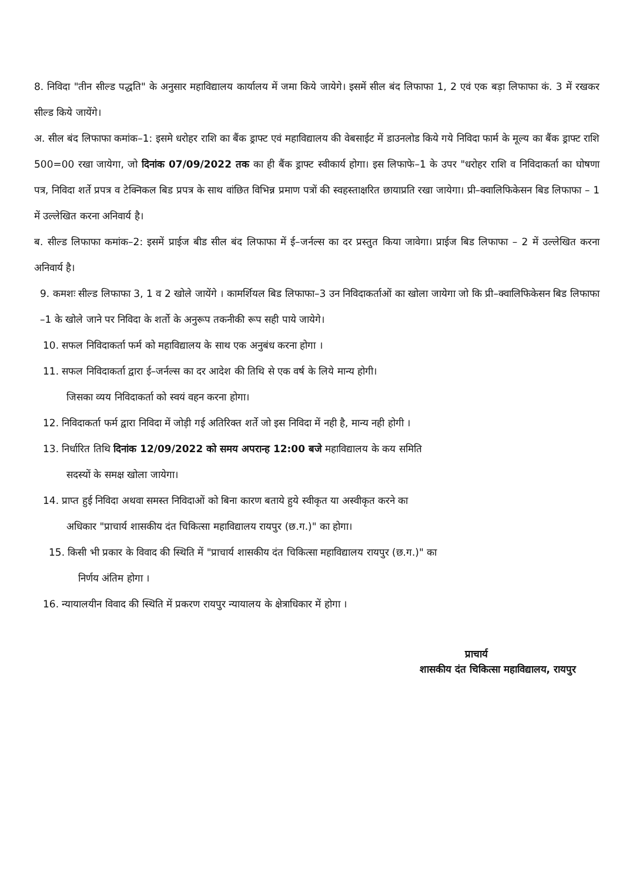8. निविदा "तीन सील्ड पद्धति" के अनुसार महाविद्यालय कार्यालय में जमा किये जायेगे। इसमें सील बंद लिफाफा 1, 2 एवं एक बड़ा लिफाफा कं. 3 में रखकर सील्ड किये जायेंगे।
अ. सील बंद लिफाफा कमांक–1: इसमे धरोहर राशि का बैंक ड्राफ्ट एवं महाविद्यालय की वेबसाईट में डाउनलोड किये गये निविदा फार्म के मूल्य का बैंक ड्राफ्ट राशि 500=00 रखा जायेगा, जो दिनांक 07/09/2022 तक का ही बैंक ड्राफ्ट स्वीकार्य होगा। इस लिफाफे–1 के उपर "धरोहर राशि व निविदाकर्ता का घोषणा पत्र, निविदा शर्ते प्रपत्र व टेक्निकल बिड प्रपत्र के साथ वांछित विभिन्न प्रमाण पत्रों की स्वहस्ताक्षरित छायाप्रति रखा जायेगा। प्री–क्वालिफिकेसन बिड लिफाफा – 1 में उल्लेखित करना अनिवार्य है।
ब. सील्ड लिफाफा कमांक–2: इसमें प्राईज बीड सील बंद लिफाफा में ई–जर्नल्स का दर प्रस्तुत किया जावेगा। प्राईज बिड लिफाफा – 2 में उल्लेखित करना अनिवार्य है।
9. कमशः सील्ड लिफाफा 3, 1 व 2 खोले जायेंगे । कामर्शियल बिड लिफाफा–3 उन निविदाकर्ताओं का खोला जायेगा जो कि प्री–क्वालिफिकेसन बिड लिफाफा –1 के खोले जाने पर निविदा के शर्तो के अनुरूप तकनीकी रूप सही पाये जायेगे।
10. सफल निविदाकर्ता फर्म को महाविद्यालय के साथ एक अनुबंध करना होगा ।
11. सफल निविदाकर्ता द्वारा ई–जर्नल्स का दर आदेश की तिथि से एक वर्ष के लिये मान्य होगी।
जिसका व्यय निविदाकर्ता को स्वयं वहन करना होगा।
12. निविदाकर्ता फर्म द्वारा निविदा में जोड़ी गई अतिरिक्त शर्ते जो इस निविदा में नही है, मान्य नही होगी ।
13. निर्धारित तिथि दिनांक 12/09/2022 को समय अपरान्ह 12:00 बजे महाविद्यालय के कय समिति
सदस्यों के समक्ष खोला जायेगा।
14. प्राप्त हुई निविदा अथवा समस्त निविदाओं को बिना कारण बताये हुये स्वीकृत या अस्वीकृत करने का
अधिकार "प्राचार्य शासकीय दंत चिकित्सा महाविद्यालय रायपुर (छ.ग.)" का होगा।
15. किसी भी प्रकार के विवाद की स्थिति में "प्राचार्य शासकीय दंत चिकित्सा महाविद्यालय रायपुर (छ.ग.)" का
निर्णय अंतिम होगा ।
16. न्यायालयीन विवाद की स्थिति में प्रकरण रायपुर न्यायालय के क्षेत्राधिकार में होगा ।
प्राचार्य
शासकीय दंत चिकित्सा महाविद्यालय, रायपुर